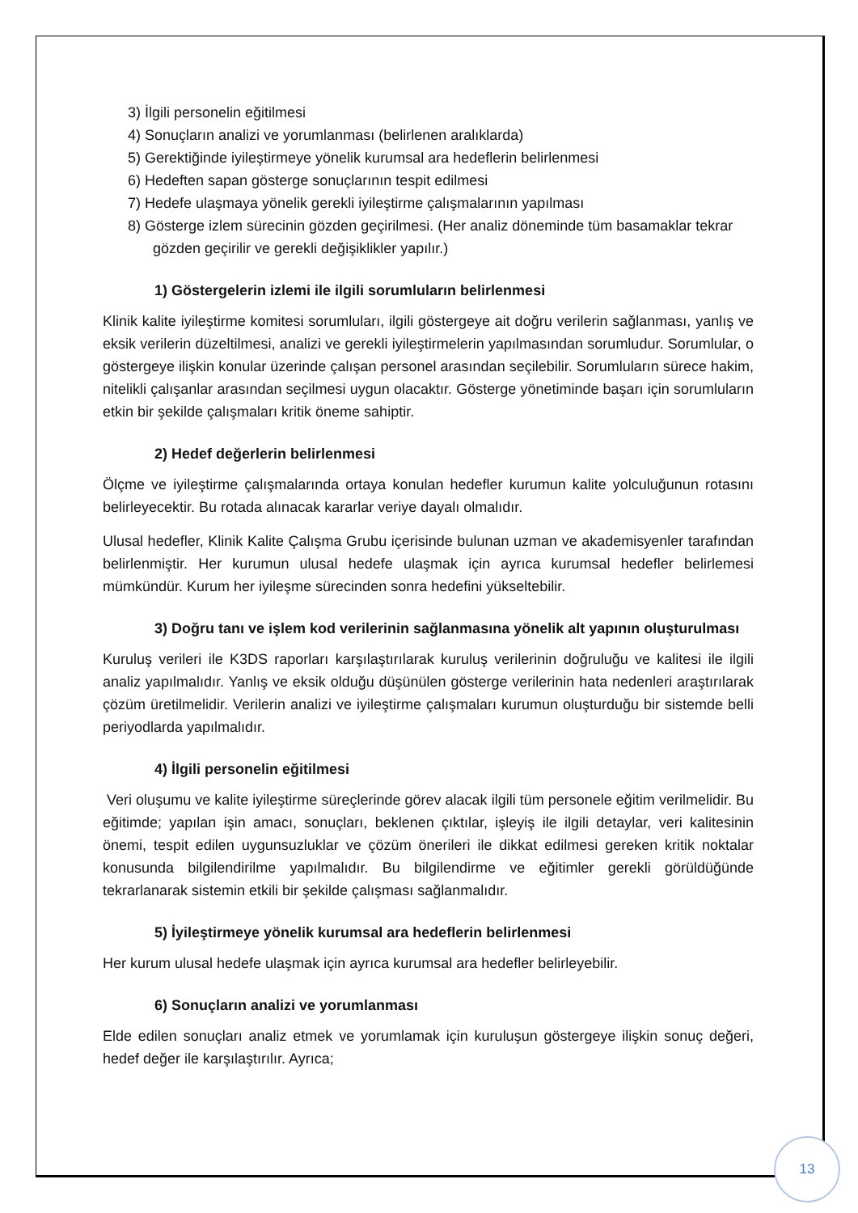3) İlgili personelin eğitilmesi
4) Sonuçların analizi ve yorumlanması (belirlenen aralıklarda)
5) Gerektiğinde iyileştirmeye yönelik kurumsal ara hedeflerin belirlenmesi
6) Hedeften sapan gösterge sonuçlarının tespit edilmesi
7) Hedefe ulaşmaya yönelik gerekli iyileştirme çalışmalarının yapılması
8) Gösterge izlem sürecinin gözden geçirilmesi. (Her analiz döneminde tüm basamaklar tekrar gözden geçirilir ve gerekli değişiklikler yapılır.)
1) Göstergelerin izlemi ile ilgili sorumluların belirlenmesi
Klinik kalite iyileştirme komitesi sorumluları, ilgili göstergeye ait doğru verilerin sağlanması, yanlış ve eksik verilerin düzeltilmesi, analizi ve gerekli iyileştirmelerin yapılmasından sorumludur. Sorumlular, o göstergeye ilişkin konular üzerinde çalışan personel arasından seçilebilir. Sorumluların sürece hakim, nitelikli çalışanlar arasından seçilmesi uygun olacaktır. Gösterge yönetiminde başarı için sorumluların etkin bir şekilde çalışmaları kritik öneme sahiptir.
2) Hedef değerlerin belirlenmesi
Ölçme ve iyileştirme çalışmalarında ortaya konulan hedefler kurumun kalite yolculuğunun rotasını belirleyecektir. Bu rotada alınacak kararlar veriye dayalı olmalıdır.
Ulusal hedefler, Klinik Kalite Çalışma Grubu içerisinde bulunan uzman ve akademisyenler tarafından belirlenmiştir. Her kurumun ulusal hedefe ulaşmak için ayrıca kurumsal hedefler belirlemesi mümkündür. Kurum her iyileşme sürecinden sonra hedefini yükseltebilir.
3) Doğru tanı ve işlem kod verilerinin sağlanmasına yönelik alt yapının oluşturulması
Kuruluş verileri ile K3DS raporları karşılaştırılarak kuruluş verilerinin doğruluğu ve kalitesi ile ilgili analiz yapılmalıdır. Yanlış ve eksik olduğu düşünülen gösterge verilerinin hata nedenleri araştırılarak çözüm üretilmelidir. Verilerin analizi ve iyileştirme çalışmaları kurumun oluşturduğu bir sistemde belli periyodlarda yapılmalıdır.
4) İlgili personelin eğitilmesi
Veri oluşumu ve kalite iyileştirme süreçlerinde görev alacak ilgili tüm personele eğitim verilmelidir. Bu eğitimde; yapılan işin amacı, sonuçları, beklenen çıktılar, işleyiş ile ilgili detaylar, veri kalitesinin önemi, tespit edilen uygunsuzluklar ve çözüm önerileri ile dikkat edilmesi gereken kritik noktalar konusunda bilgilendirilme yapılmalıdır. Bu bilgilendirme ve eğitimler gerekli görüldüğünde tekrarlanarak sistemin etkili bir şekilde çalışması sağlanmalıdır.
5) İyileştirmeye yönelik kurumsal ara hedeflerin belirlenmesi
Her kurum ulusal hedefe ulaşmak için ayrıca kurumsal ara hedefler belirleyebilir.
6) Sonuçların analizi ve yorumlanması
Elde edilen sonuçları analiz etmek ve yorumlamak için kuruluşun göstergeye ilişkin sonuç değeri, hedef değer ile karşılaştırılır. Ayrıca;
13